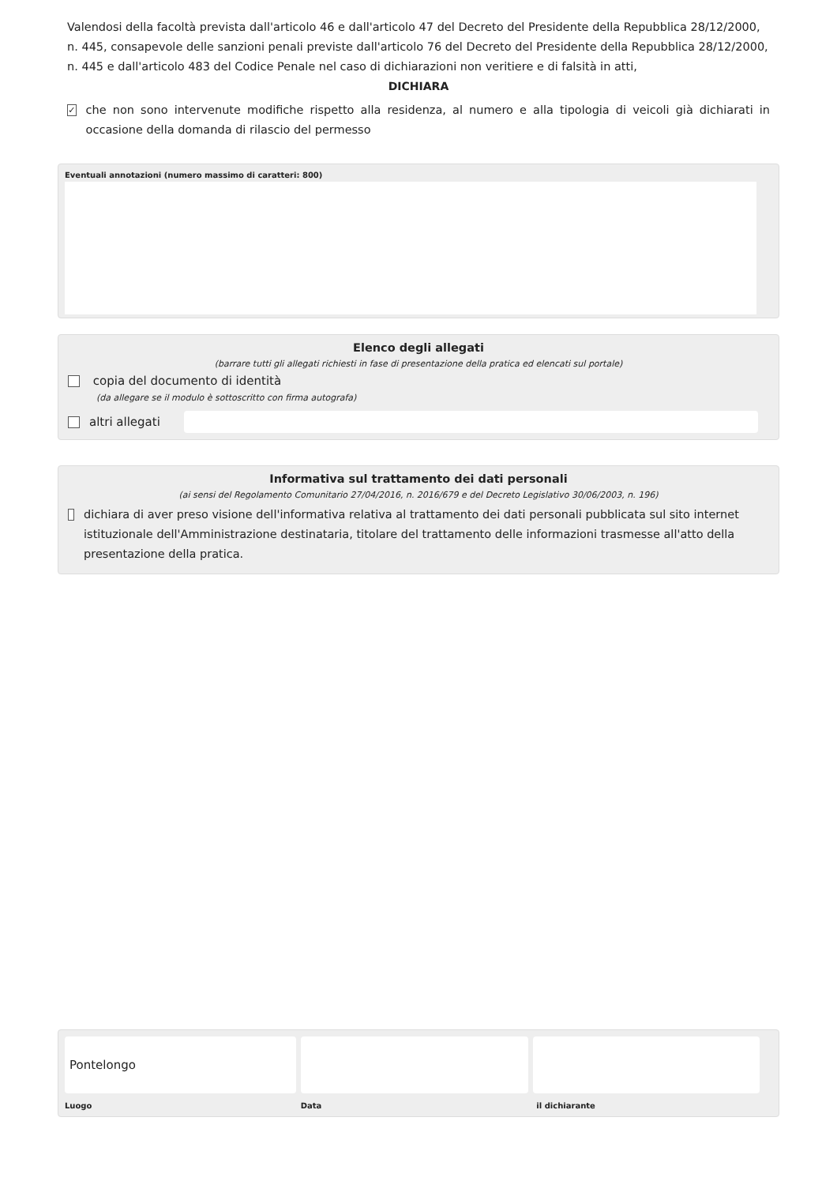Valendosi della facoltà prevista dall'articolo 46 e dall'articolo 47 del Decreto del Presidente della Repubblica 28/12/2000, n. 445, consapevole delle sanzioni penali previste dall'articolo 76 del Decreto del Presidente della Repubblica 28/12/2000, n. 445 e dall'articolo 483 del Codice Penale nel caso di dichiarazioni non veritiere e di falsità in atti,
DICHIARA
✓ che non sono intervenute modifiche rispetto alla residenza, al numero e alla tipologia di veicoli già dichiarati in occasione della domanda di rilascio del permesso
Eventuali annotazioni (numero massimo di caratteri: 800)
Elenco degli allegati
(barrare tutti gli allegati richiesti in fase di presentazione della pratica ed elencati sul portale)
copia del documento di identità
(da allegare se il modulo è sottoscritto con firma autografa)
altri allegati
Informativa sul trattamento dei dati personali
(ai sensi del Regolamento Comunitario 27/04/2016, n. 2016/679 e del Decreto Legislativo 30/06/2003, n. 196)
dichiara di aver preso visione dell'informativa relativa al trattamento dei dati personali pubblicata sul sito internet istituzionale dell'Amministrazione destinataria, titolare del trattamento delle informazioni trasmesse all'atto della presentazione della pratica.
Pontelongo
Luogo Data il dichiarante